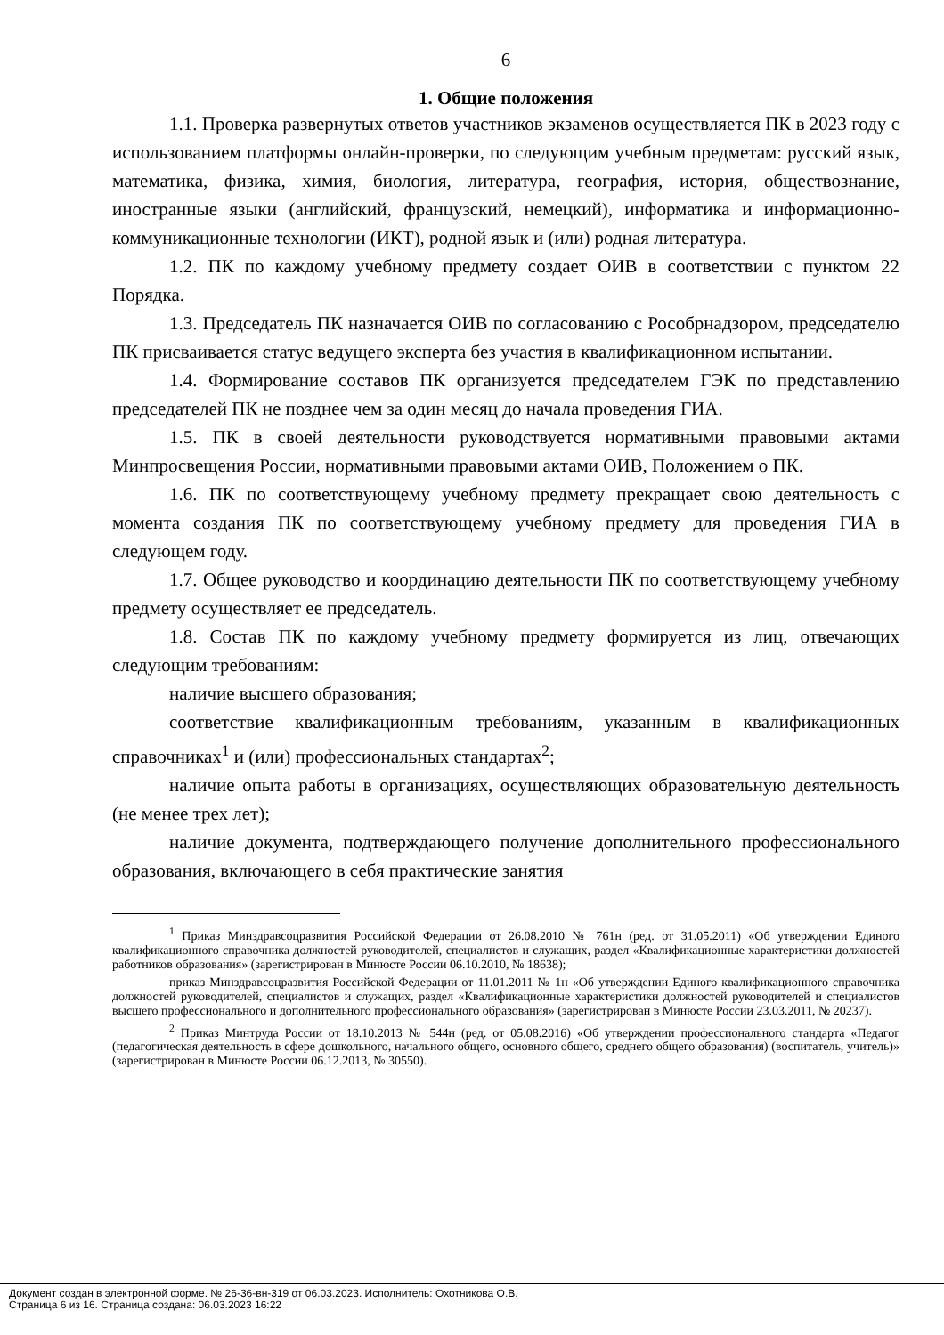6
1. Общие положения
1.1. Проверка развернутых ответов участников экзаменов осуществляется ПК в 2023 году с использованием платформы онлайн-проверки, по следующим учебным предметам: русский язык, математика, физика, химия, биология, литература, география, история, обществознание, иностранные языки (английский, французский, немецкий), информатика и информационно-коммуникационные технологии (ИКТ), родной язык и (или) родная литература.
1.2. ПК по каждому учебному предмету создает ОИВ в соответствии с пунктом 22 Порядка.
1.3. Председатель ПК назначается ОИВ по согласованию с Рособрнадзором, председателю ПК присваивается статус ведущего эксперта без участия в квалификационном испытании.
1.4. Формирование составов ПК организуется председателем ГЭК по представлению председателей ПК не позднее чем за один месяц до начала проведения ГИА.
1.5. ПК в своей деятельности руководствуется нормативными правовыми актами Минпросвещения России, нормативными правовыми актами ОИВ, Положением о ПК.
1.6. ПК по соответствующему учебному предмету прекращает свою деятельность с момента создания ПК по соответствующему учебному предмету для проведения ГИА в следующем году.
1.7. Общее руководство и координацию деятельности ПК по соответствующему учебному предмету осуществляет ее председатель.
1.8. Состав ПК по каждому учебному предмету формируется из лиц, отвечающих следующим требованиям:
наличие высшего образования;
соответствие квалификационным требованиям, указанным в квалификационных справочниках<sup>1</sup> и (или) профессиональных стандартах<sup>2</sup>;
наличие опыта работы в организациях, осуществляющих образовательную деятельность (не менее трех лет);
наличие документа, подтверждающего получение дополнительного профессионального образования, включающего в себя практические занятия
<sup>1</sup> Приказ Минздравсоцразвития Российской Федерации от 26.08.2010 № 761н (ред. от 31.05.2011) «Об утверждении Единого квалификационного справочника должностей руководителей, специалистов и служащих, раздел «Квалификационные характеристики должностей работников образования» (зарегистрирован в Минюсте России 06.10.2010, № 18638);
приказ Минздравсоцразвития Российской Федерации от 11.01.2011 № 1н «Об утверждении Единого квалификационного справочника должностей руководителей, специалистов и служащих, раздел «Квалификационные характеристики должностей руководителей и специалистов высшего профессионального и дополнительного профессионального образования» (зарегистрирован в Минюсте России 23.03.2011, № 20237).
<sup>2</sup> Приказ Минтруда России от 18.10.2013 № 544н (ред. от 05.08.2016) «Об утверждении профессионального стандарта «Педагог (педагогическая деятельность в сфере дошкольного, начального общего, основного общего, среднего общего образования) (воспитатель, учитель)» (зарегистрирован в Минюсте России 06.12.2013, № 30550).
Документ создан в электронной форме. № 26-36-вн-319 от 06.03.2023. Исполнитель: Охотникова О.В.
Страница 6 из 16. Страница создана: 06.03.2023 16:22